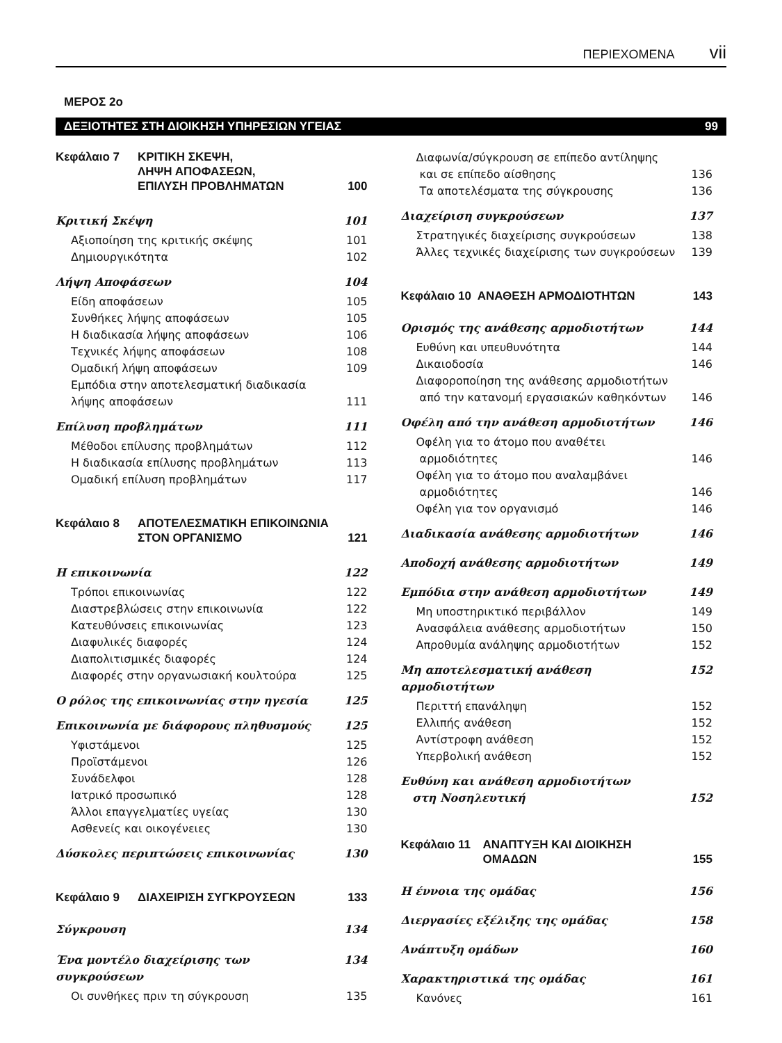ΠΕΡΙΕΧΟΜΕΝΑ vii
ΜΕΡΟΣ 2ο
ΔΕΞΙΟΤΗΤΕΣ ΣΤΗ ΔΙΟΙΚΗΣΗ ΥΠΗΡΕΣΙΩΝ ΥΓΕΙΑΣ 99
Κεφάλαιο 7 ΚΡΙΤΙΚΗ ΣΚΕΨΗ,
ΛΗΨΗ ΑΠΟΦΑΣΕΩΝ,
ΕΠΙΛΥΣΗ ΠΡΟΒΛΗΜΑΤΩΝ
100
Κριτική Σκέψη 101
Αξιοποίηση της κριτικής σκέψης 101
Δημιουργικότητα 102
Λήψη Αποφάσεων 104
Είδη αποφάσεων 105
Συνθήκες λήψης αποφάσεων 105
Η διαδικασία λήψης αποφάσεων 106
Τεχνικές λήψης αποφάσεων 108
Ομαδική λήψη αποφάσεων 109
Εμπόδια στην αποτελεσματική διαδικασία
λήψης αποφάσεων 111
Επίλυση προβλημάτων 111
Μέθοδοι επίλυσης προβλημάτων 112
Η διαδικασία επίλυσης προβλημάτων 113
Ομαδική επίλυση προβλημάτων 117
Κεφάλαιο 8 ΑΠΟΤΕΛΕΣΜΑΤΙΚΗ ΕΠΙΚΟΙΝΩΝΙΑ
ΣΤΟΝ ΟΡΓΑΝΙΣΜΟ
121
Η επικοινωνία 122
Τρόποι επικοινωνίας 122
Διαστρεβλώσεις στην επικοινωνία 122
Κατευθύνσεις επικοινωνίας 123
Διαφυλικές διαφορές 124
Διαπολιτισμικές διαφορές 124
Διαφορές στην οργανωσιακή κουλτούρα 125
Ο ρόλος της επικοινωνίας στην ηγεσία 125
Επικοινωνία με διάφορους πληθυσμούς 125
Υφιστάμενοι 125
Προϊστάμενοι 126
Συνάδελφοι 128
Ιατρικό προσωπικό 128
Άλλοι επαγγελματίες υγείας 130
Ασθενείς και οικογένειες 130
Δύσκολες περιπτώσεις επικοινωνίας 130
Κεφάλαιο 9 ΔΙΑΧΕΙΡΙΣΗ ΣΥΓΚΡΟΥΣΕΩΝ
133
Σύγκρουση 134
Ένα μοντέλο διαχείρισης των συγκρούσεων 134
Οι συνθήκες πριν τη σύγκρουση 135
Διαφωνία/σύγκρουση σε επίπεδο αντίληψης
και σε επίπεδο αίσθησης 136
Τα αποτελέσματα της σύγκρουσης 136
Διαχείριση συγκρούσεων 137
Στρατηγικές διαχείρισης συγκρούσεων 138
Άλλες τεχνικές διαχείρισης των συγκρούσεων 139
Κεφάλαιο 10 ΑΝΑΘΕΣΗ ΑΡΜΟΔΙΟΤΗΤΩΝ
143
Ορισμός της ανάθεσης αρμοδιοτήτων 144
Ευθύνη και υπευθυνότητα 144
Δικαιοδοσία 146
Διαφοροποίηση της ανάθεσης αρμοδιοτήτων
από την κατανομή εργασιακών καθηκόντων 146
Οφέλη από την ανάθεση αρμοδιοτήτων 146
Οφέλη για το άτομο που αναθέτει
αρμοδιότητες 146
Οφέλη για το άτομο που αναλαμβάνει
αρμοδιότητες 146
Οφέλη για τον οργανισμό 146
Διαδικασία ανάθεσης αρμοδιοτήτων 146
Αποδοχή ανάθεσης αρμοδιοτήτων 149
Εμπόδια στην ανάθεση αρμοδιοτήτων 149
Μη υποστηρικτικό περιβάλλον 149
Ανασφάλεια ανάθεσης αρμοδιοτήτων 150
Απροθυμία ανάληψης αρμοδιοτήτων 152
Μη αποτελεσματική ανάθεση αρμοδιοτήτων 152
Περιττή επανάληψη 152
Ελλιπής ανάθεση 152
Αντίστροφη ανάθεση 152
Υπερβολική ανάθεση 152
Ευθύνη και ανάθεση αρμοδιοτήτων
στη Νοσηλευτική 152
Κεφάλαιο 11 ΑΝΑΠΤΥΞΗ ΚΑΙ ΔΙΟΙΚΗΣΗ
ΟΜΑΔΩΝ
155
Η έννοια της ομάδας 156
Διεργασίες εξέλιξης της ομάδας 158
Ανάπτυξη ομάδων 160
Χαρακτηριστικά της ομάδας 161
Κανόνες 161